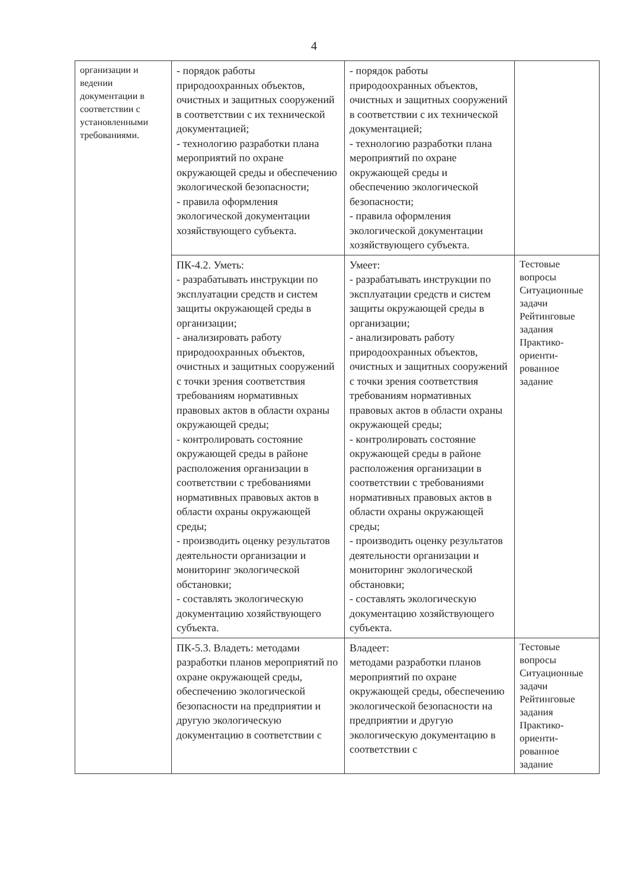4
| организации и ведении документации в соответствии с установленными требованиями. | - порядок работы природоохранных объектов, очистных и защитных сооружений в соответствии с их технической документацией; - технологию разработки плана мероприятий по охране окружающей среды и обеспечению экологической безопасности; - правила оформления экологической документации хозяйствующего субъекта. | - порядок работы природоохранных объектов, очистных и защитных сооружений в соответствии с их технической документацией; - технологию разработки плана мероприятий по охране окружающей среды и обеспечению экологической безопасности; - правила оформления экологической документации хозяйствующего субъекта. | |
| | ПК-4.2. Уметь: - разрабатывать инструкции по эксплуатации средств и систем защиты окружающей среды в организации; - анализировать работу природоохранных объектов, очистных и защитных сооружений с точки зрения соответствия требованиям нормативных правовых актов в области охраны окружающей среды; - контролировать состояние окружающей среды в районе расположения организации в соответствии с требованиями нормативных правовых актов в области охраны окружающей среды; - производить оценку результатов деятельности организации и мониторинг экологической обстановки; - составлять экологическую документацию хозяйствующего субъекта. | Умеет: - разрабатывать инструкции по эксплуатации средств и систем защиты окружающей среды в организации; - анализировать работу природоохранных объектов, очистных и защитных сооружений с точки зрения соответствия требованиям нормативных правовых актов в области охраны окружающей среды; - контролировать состояние окружающей среды в районе расположения организации в соответствии с требованиями нормативных правовых актов в области охраны окружающей среды; - производить оценку результатов деятельности организации и мониторинг экологической обстановки; - составлять экологическую документацию хозяйствующего субъекта. | Тестовые вопросы Ситуационные задачи Рейтинговые задания Практико-ориенти-рованное задание |
| | ПК-5.3. Владеть: методами разработки планов мероприятий по охране окружающей среды, обеспечению экологической безопасности на предприятии и другую экологическую документацию в соответствии с | Владеет: методами разработки планов мероприятий по охране окружающей среды, обеспечению экологической безопасности на предприятии и другую экологическую документацию в соответствии с | Тестовые вопросы Ситуационные задачи Рейтинговые задания Практико-ориенти-рованное задание |